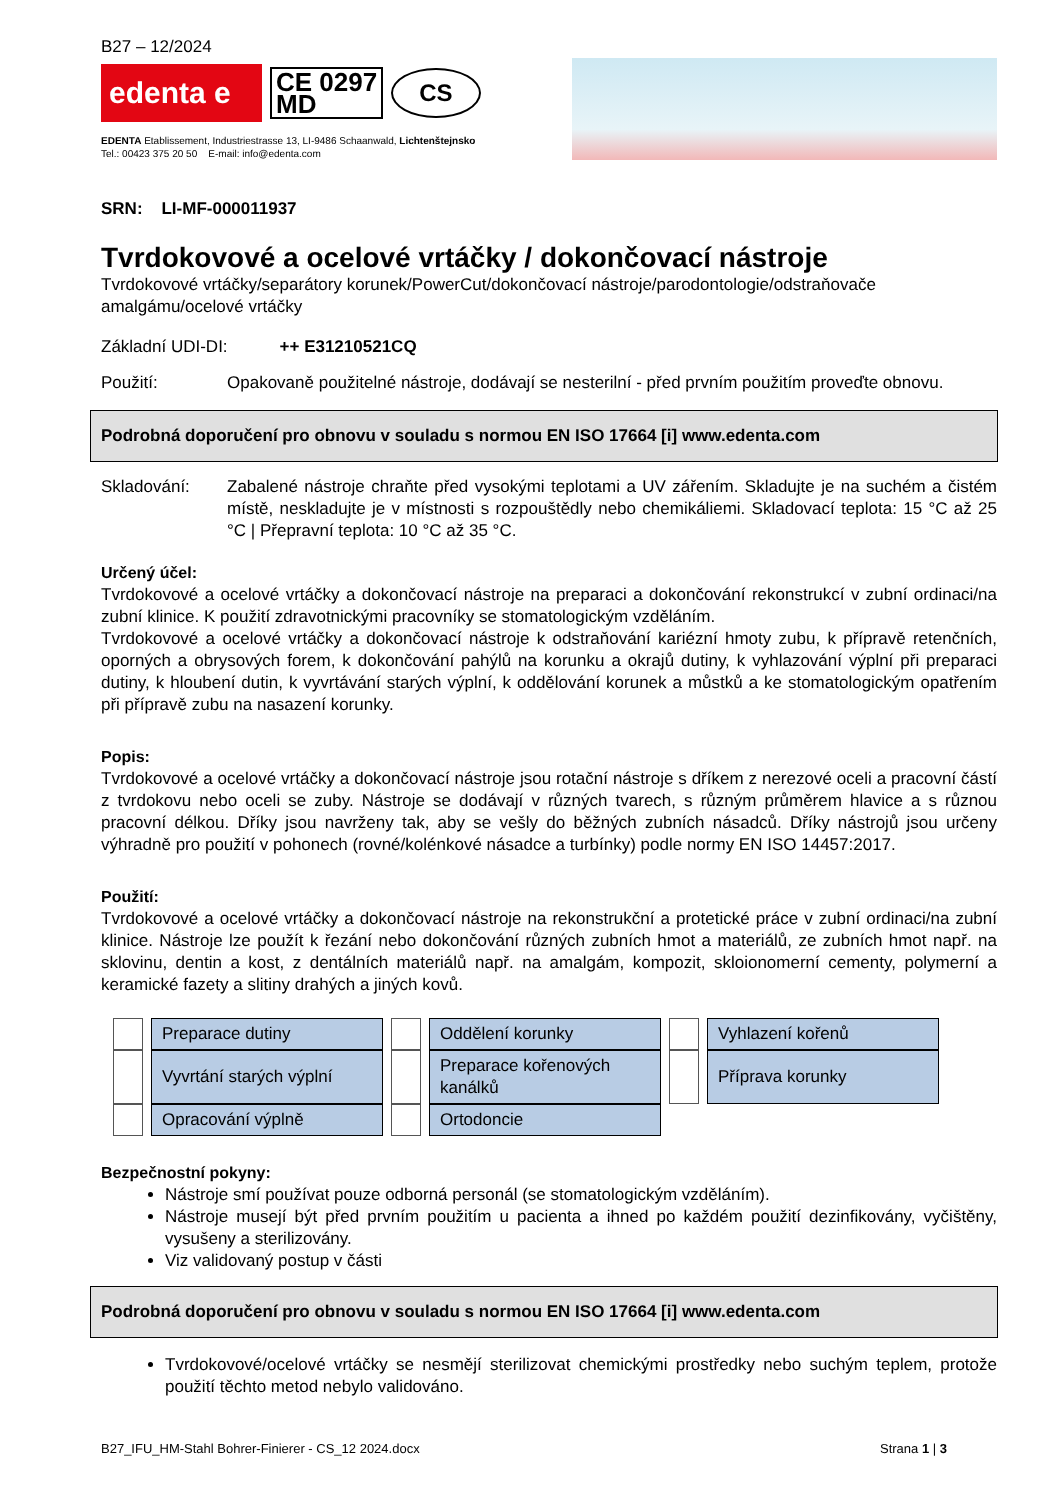B27 – 12/2024
edenta e
CE 0297
MD
CS
EDENTA Etablissement, Industriestrasse 13, LI-9486 Schaanwald, Lichtenštejnsko
Tel.: 00423 375 20 50 E-mail: info@edenta.com
SRN: LI-MF-000011937
Tvrdokovové a ocelové vrtáčky / dokončovací nástroje
Tvrdokovové vrtáčky/separátory korunek/PowerCut/dokončovací nástroje/parodontologie/odstraňovače amalgámu/ocelové vrtáčky
Základní UDI-DI: ++ E31210521CQ
Použití: Opakovaně použitelné nástroje, dodávají se nesterilní - před prvním použitím proveďte obnovu.
Podrobná doporučení pro obnovu v souladu s normou EN ISO 17664 [i] www.edenta.com
Skladování: Zabalené nástroje chraňte před vysokými teplotami a UV zářením. Skladujte je na suchém a čistém místě, neskladujte je v místnosti s rozpouštědly nebo chemikáliemi. Skladovací teplota: 15 °C až 25 °C | Přepravní teplota: 10 °C až 35 °C.
Určený účel:
Tvrdokovové a ocelové vrtáčky a dokončovací nástroje na preparaci a dokončování rekonstrukcí v zubní ordinaci/na zubní klinice. K použití zdravotnickými pracovníky se stomatologickým vzděláním.
Tvrdokovové a ocelové vrtáčky a dokončovací nástroje k odstraňování kariézní hmoty zubu, k přípravě retenčních, oporných a obrysových forem, k dokončování pahýlů na korunku a okrajů dutiny, k vyhlazování výplní při preparaci dutiny, k hloubení dutin, k vyvrtávání starých výplní, k oddělování korunek a můstků a ke stomatologickým opatřením při přípravě zubu na nasazení korunky.
Popis:
Tvrdokovové a ocelové vrtáčky a dokončovací nástroje jsou rotační nástroje s dříkem z nerezové oceli a pracovní částí z tvrdokovu nebo oceli se zuby. Nástroje se dodávají v různých tvarech, s různým průměrem hlavice a s různou pracovní délkou. Dříky jsou navrženy tak, aby se vešly do běžných zubních násadců. Dříky nástrojů jsou určeny výhradně pro použití v pohonech (rovné/kolénkové násadce a turbínky) podle normy EN ISO 14457:2017.
Použití:
Tvrdokovové a ocelové vrtáčky a dokončovací nástroje na rekonstrukční a protetické práce v zubní ordinaci/na zubní klinice. Nástroje lze použít k řezání nebo dokončování různých zubních hmot a materiálů, ze zubních hmot např. na sklovinu, dentin a kost, z dentálních materiálů např. na amalgám, kompozit, skloionomerní cementy, polymerní a keramické fazety a slitiny drahých a jiných kovů.
| | Preparace dutiny | | Oddělení korunky | | Vyhlazení kořenů |
| | Vyvrtání starých výplní | | Preparace kořenových kanálků | | Příprava korunky |
| | Opracování výplně | | Ortodoncie | | |
Bezpečnostní pokyny:
Nástroje smí používat pouze odborná personál (se stomatologickým vzděláním).
Nástroje musejí být před prvním použitím u pacienta a ihned po každém použití dezinfikovány, vyčištěny, vysušeny a sterilizovány.
Viz validovaný postup v části
Podrobná doporučení pro obnovu v souladu s normou EN ISO 17664 [i] www.edenta.com
Tvrdokovové/ocelové vrtáčky se nesmějí sterilizovat chemickými prostředky nebo suchým teplem, protože použití těchto metod nebylo validováno.
B27_IFU_HM-Stahl Bohrer-Finierer - CS_12 2024.docx Strana 1 | 3